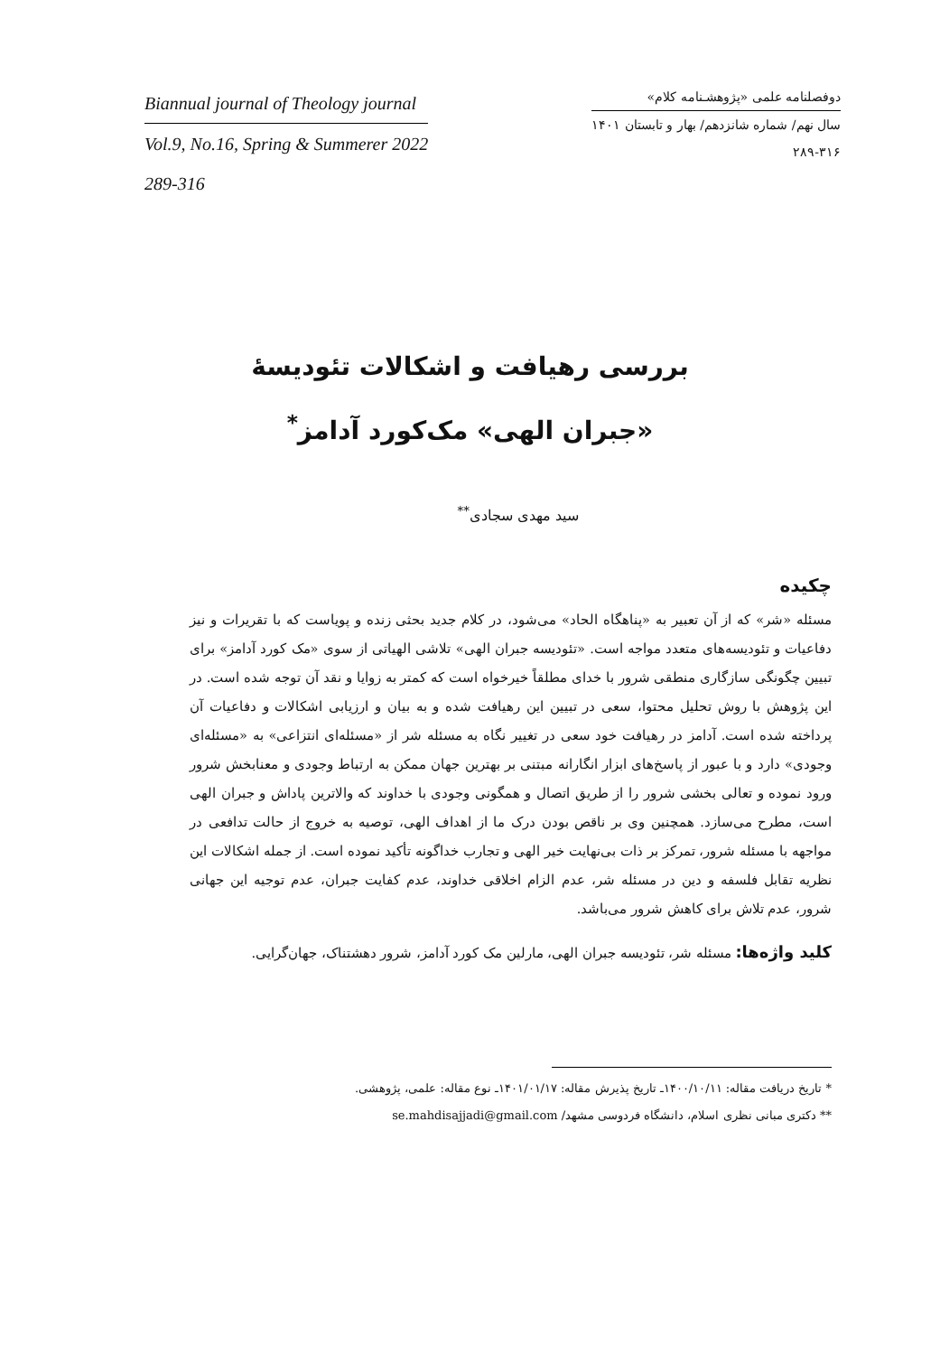Biannual journal of Theology journal
Vol.9, No.16, Spring & Summerer 2022
289-316
دوفصلنامه علمی «پژوهشـنامه کلام»
سال نهم/ شماره شانزدهم/ بهار و تابستان ۱۴۰۱
۲۸۹-۳۱۶
بررسی رهیافت و اشکالات تئودیسهٔ
«جبران الهی» مک‌کورد آدامز<sup>*</sup>
سید مهدی سجادی<sup>**</sup>
چکیده
مسئله «شر» که از آن تعبیر به «پناهگاه الحاد» می‌شود، در کلام جدید بحثی زنده و پویاست که با تقریرات و نیز دفاعیات و تئودیسه‌های متعدد مواجه است. «تئودیسه جبران الهی» تلاشی الهیاتی از سوی «مک کورد آدامز» برای تبیین چگونگی سازگاری منطقی شرور با خدای مطلقاً خیرخواه است که کمتر به زوایا و نقد آن توجه شده است. در این پژوهش با روش تحلیل محتوا، سعی در تبیین این رهیافت شده و به بیان و ارزیابی اشکالات و دفاعیات آن پرداخته شده است. آدامز در رهیافت خود سعی در تغییر نگاه به مسئله شر از «مسئله‌ای انتزاعی» به «مسئله‌ای وجودی» دارد و با عبور از پاسخ‌های ابزار انگارانه مبتنی بر بهترین جهان ممکن به ارتباط وجودی و معنابخش شرور ورود نموده و تعالی بخشی شرور را از طریق اتصال و همگونی وجودی با خداوند که والاترین پاداش و جبران الهی است، مطرح می‌سازد. همچنین وی بر ناقص بودن درک ما از اهداف الهی، توصیه به خروج از حالت تدافعی در مواجهه با مسئله شرور، تمرکز بر ذات بی‌نهایت خیر الهی و تجارب خداگونه تأکید نموده است. از جمله اشکالات این نظریه تقابل فلسفه و دین در مسئله شر، عدم الزام اخلاقی خداوند، عدم کفایت جبران، عدم توجیه این جهانی شرور، عدم تلاش برای کاهش شرور می‌باشد.
کلید واژه‌ها: مسئله شر، تئودیسه جبران الهی، مارلین مک کورد آدامز، شرور دهشتناک، جهان‌گرایی.
* تاریخ دریافت مقاله: ۱۴۰۰/۱۰/۱۱ـ تاریخ پذیرش مقاله: ۱۴۰۱/۰۱/۱۷ـ نوع مقاله: علمی، پژوهشی.
** دکتری مبانی نظری اسلام، دانشگاه فردوسی مشهد/ se.mahdisajjadi@gmail.com